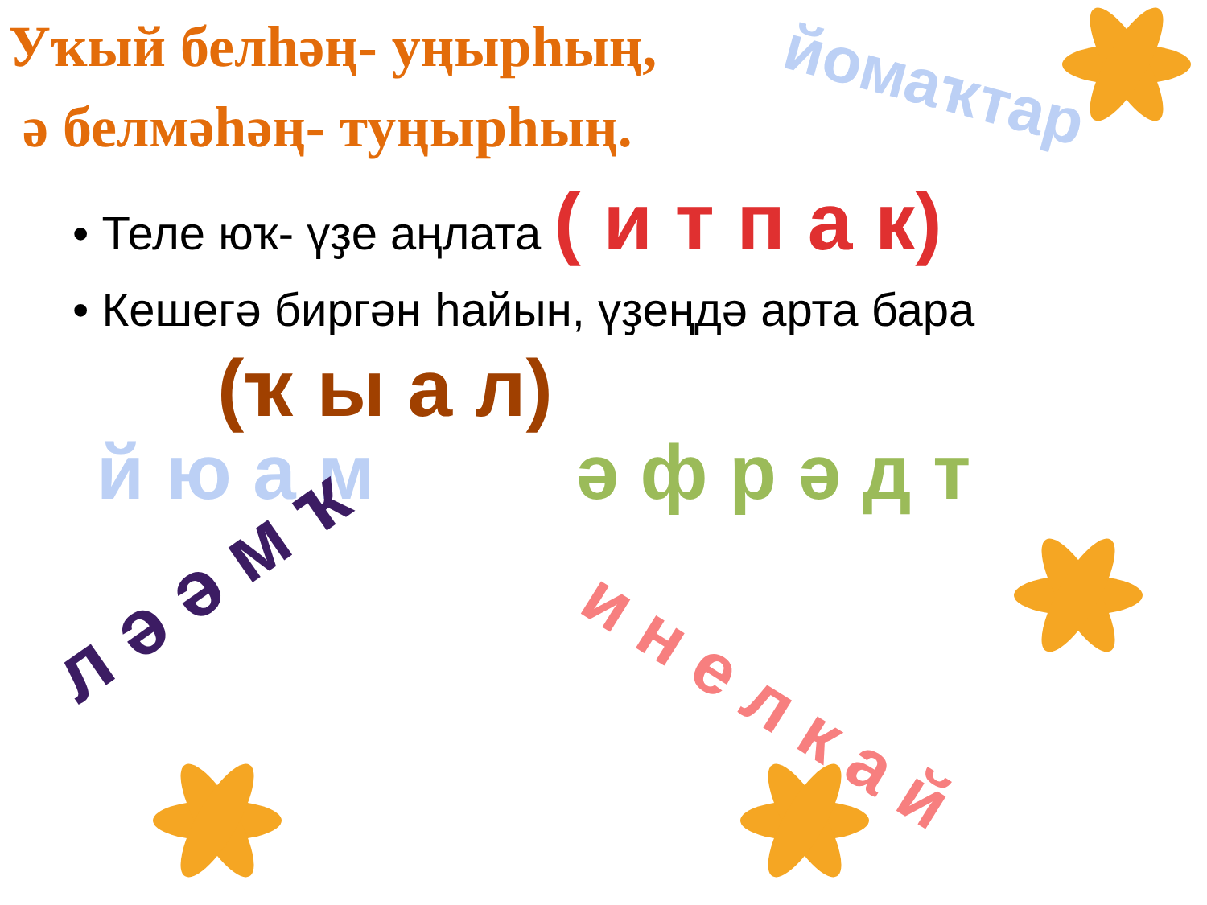Уҡый белһәң- уңырһың,
ә белмәһәң- туңырһың.
йомаҡтар
• Теле юҡ- үҙе аңлата ( и т п а к)
• Кешегә биргән һайын, үҙеңдә арта бара
(ҡ ы а л)
й ю а м ә ф р ә д т
л ә ә м ҡ
и н е л к а й